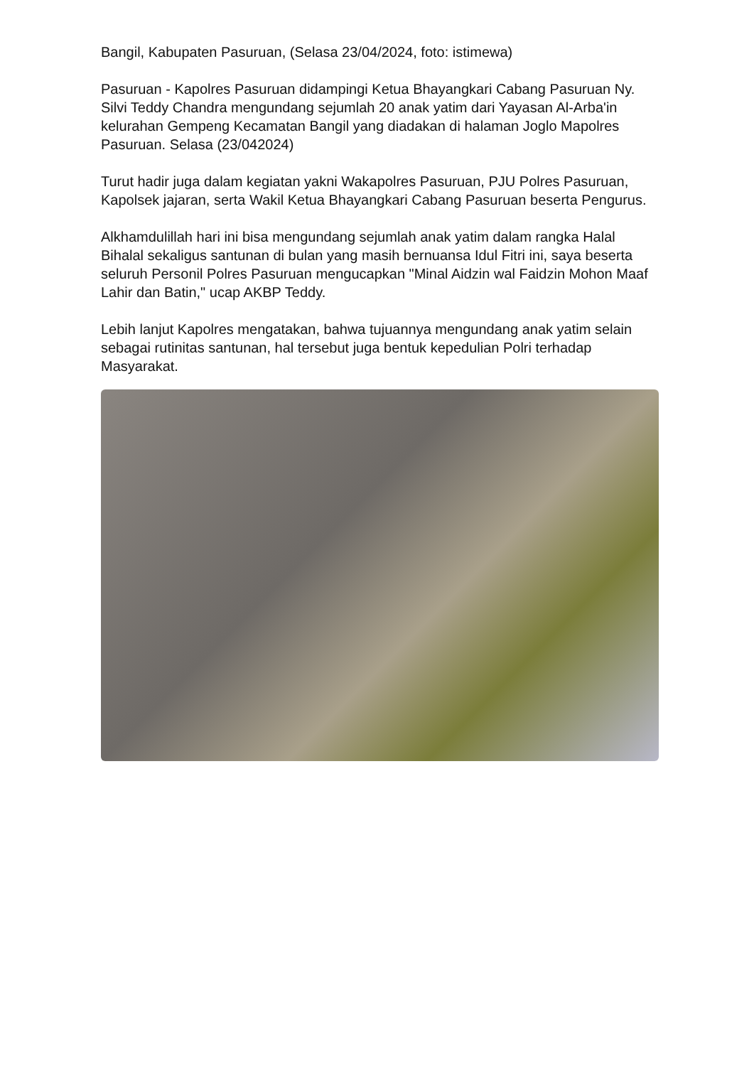Bangil, Kabupaten Pasuruan, (Selasa 23/04/2024, foto: istimewa)
Pasuruan - Kapolres Pasuruan didampingi Ketua Bhayangkari Cabang Pasuruan Ny. Silvi Teddy Chandra mengundang sejumlah 20 anak yatim dari Yayasan Al-Arba'in kelurahan Gempeng Kecamatan Bangil yang diadakan di halaman Joglo Mapolres Pasuruan. Selasa (23/042024)
Turut hadir juga dalam kegiatan yakni Wakapolres Pasuruan, PJU Polres Pasuruan, Kapolsek jajaran, serta Wakil Ketua Bhayangkari Cabang Pasuruan beserta Pengurus.
Alkhamdulillah hari ini bisa mengundang sejumlah anak yatim dalam rangka Halal Bihalal sekaligus santunan di bulan yang masih bernuansa Idul Fitri ini, saya beserta seluruh Personil Polres Pasuruan mengucapkan "Minal Aidzin wal Faidzin Mohon Maaf Lahir dan Batin," ucap AKBP Teddy.
Lebih lanjut Kapolres mengatakan, bahwa tujuannya mengundang anak yatim selain sebagai rutinitas santunan, hal tersebut juga bentuk kepedulian Polri terhadap Masyarakat.